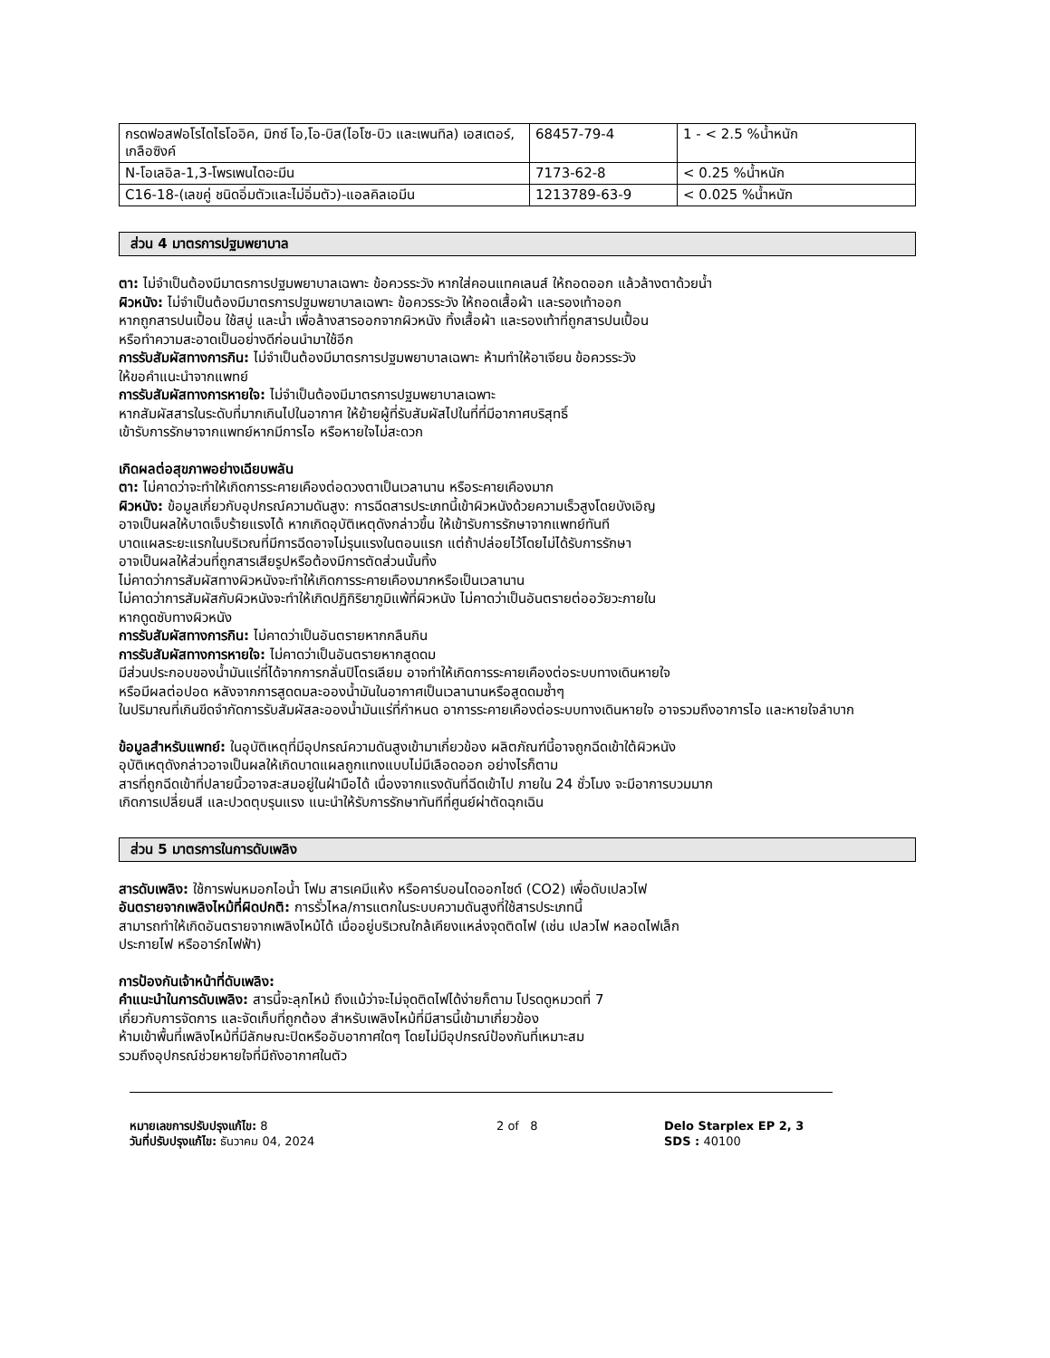| กรดฟอสฟอโรไดไธโออิค, มิกซ์ โอ,โอ-บิส(ไอโซ-บิว และเพนทิล) เอสเตอร์, เกลือซิงค์ | 68457-79-4 | 1 - < 2.5 %น้ำหนัก |
| N-โอเลอิล-1,3-โพรเพนไดอะมีน | 7173-62-8 | < 0.25 %น้ำหนัก |
| C16-18-(เลขคู่ ชนิดอิ่มตัวและไม่อิ่มตัว)-แอลคิลเอมีน | 1213789-63-9 | < 0.025 %น้ำหนัก |
ส่วน 4 มาตรการปฐมพยาบาล
ตา: ไม่จำเป็นต้องมีมาตรการปฐมพยาบาลเฉพาะ ข้อควรระวัง หากใส่คอนแทคเลนส์ ให้ถอดออก แล้วล้างตาด้วยน้ำ
ผิวหนัง: ไม่จำเป็นต้องมีมาตรการปฐมพยาบาลเฉพาะ ข้อควรระวัง ให้ถอดเสื้อผ้า และรองเท้าออก
หากถูกสารปนเปื้อน ใช้สบู่ และน้ำ เพื่อล้างสารออกจากผิวหนัง ทิ้งเสื้อผ้า และรองเท้าที่ถูกสารปนเปื้อน
หรือทำความสะอาดเป็นอย่างดีก่อนนำมาใช้อีก
การรับสัมผัสทางการกิน: ไม่จำเป็นต้องมีมาตรการปฐมพยาบาลเฉพาะ ห้ามทำให้อาเจียน ข้อควรระวัง
ให้ขอคำแนะนำจากแพทย์
การรับสัมผัสทางการหายใจ: ไม่จำเป็นต้องมีมาตรการปฐมพยาบาลเฉพาะ
หากสัมผัสสารในระดับที่มากเกินไปในอากาศ ให้ย้ายผู้ที่รับสัมผัสไปในที่ที่มีอากาศบริสุทธิ์
เข้ารับการรักษาจากแพทย์หากมีการไอ หรือหายใจไม่สะดวก
เกิดผลต่อสุขภาพอย่างเฉียบพลัน
ตา: ไม่คาดว่าจะทำให้เกิดการระคายเคืองต่อดวงตาเป็นเวลานาน หรือระคายเคืองมาก
ผิวหนัง: ข้อมูลเกี่ยวกับอุปกรณ์ความดันสูง: การฉีดสารประเภทนี้เข้าผิวหนังด้วยความเร็วสูงโดยบังเอิญ
อาจเป็นผลให้บาดเจ็บร้ายแรงได้ หากเกิดอุบัติเหตุดังกล่าวขึ้น ให้เข้ารับการรักษาจากแพทย์ทันที
บาดแผลระยะแรกในบริเวณที่มีการฉีดอาจไม่รุนแรงในตอนแรก แต่ถ้าปล่อยไว้โดยไม่ได้รับการรักษา
อาจเป็นผลให้ส่วนที่ถูกสารเสียรูปหรือต้องมีการตัดส่วนนั้นทิ้ง
ไม่คาดว่าการสัมผัสทางผิวหนังจะทำให้เกิดการระคายเคืองมากหรือเป็นเวลานาน
ไม่คาดว่าการสัมผัสกับผิวหนังจะทำให้เกิดปฏิกิริยาภูมิแพ้ที่ผิวหนัง ไม่คาดว่าเป็นอันตรายต่ออวัยวะภายใน
หากดูดซับทางผิวหนัง
การรับสัมผัสทางการกิน: ไม่คาดว่าเป็นอันตรายหากกลืนกิน
การรับสัมผัสทางการหายใจ: ไม่คาดว่าเป็นอันตรายหากสูดดม
มีส่วนประกอบของน้ำมันแร่ที่ได้จากการกลั่นปิโตรเลียม อาจทำให้เกิดการระคายเคืองต่อระบบทางเดินหายใจ
หรือมีผลต่อปอด หลังจากการสูดดมละอองน้ำมันในอากาศเป็นเวลานานหรือสูดดมซ้ำๆ
ในปริมาณที่เกินขีดจำกัดการรับสัมผัสละอองน้ำมันแร่ที่กำหนด อาการระคายเคืองต่อระบบทางเดินหายใจ อาจรวมถึงอาการไอ และหายใจลำบาก
ข้อมูลสำหรับแพทย์: ในอุบัติเหตุที่มีอุปกรณ์ความดันสูงเข้ามาเกี่ยวข้อง ผลิตภัณฑ์นี้อาจถูกฉีดเข้าใต้ผิวหนัง
อุบัติเหตุดังกล่าวอาจเป็นผลให้เกิดบาดแผลถูกแทงแบบไม่มีเลือดออก อย่างไรก็ตาม
สารที่ถูกฉีดเข้าที่ปลายนิ้วอาจสะสมอยู่ในฝ่ามือได้ เนื่องจากแรงดันที่ฉีดเข้าไป ภายใน 24 ชั่วโมง จะมีอาการบวมมาก
เกิดการเปลี่ยนสี และปวดตุบรุนแรง แนะนำให้รับการรักษาทันทีที่ศูนย์ผ่าตัดฉุกเฉิน
ส่วน 5 มาตรการในการดับเพลิง
สารดับเพลิง: ใช้การพ่นหมอกไอน้ำ โฟม สารเคมีแห้ง หรือคาร์บอนไดออกไซด์ (CO2) เพื่อดับเปลวไฟ
อันตรายจากเพลิงไหม้ที่ผิดปกติ: การรั่วไหล/การแตกในระบบความดันสูงที่ใช้สารประเภทนี้
สามารถทำให้เกิดอันตรายจากเพลิงไหม้ได้ เมื่ออยู่บริเวณใกล้เคียงแหล่งจุดติดไฟ (เช่น เปลวไฟ หลอดไฟเล็ก
ประกายไฟ หรืออาร์กไฟฟ้า)
การป้องกันเจ้าหน้าที่ดับเพลิง:
คำแนะนำในการดับเพลิง: สารนี้จะลุกไหม้ ถึงแม้ว่าจะไม่จุดติดไฟได้ง่ายก็ตาม โปรดดูหมวดที่ 7
เกี่ยวกับการจัดการ และจัดเก็บที่ถูกต้อง สำหรับเพลิงไหม้ที่มีสารนี้เข้ามาเกี่ยวข้อง
ห้ามเข้าพื้นที่เพลิงไหม้ที่มีลักษณะปิดหรืออับอากาศใดๆ โดยไม่มีอุปกรณ์ป้องกันที่เหมาะสม
รวมถึงอุปกรณ์ช่วยหายใจที่มีถังอากาศในตัว
หมายเลขการปรับปรุงแก้ไข: 8
วันที่ปรับปรุงแก้ไข: ธันวาคม 04, 2024
2 of 8 Delo Starplex EP 2, 3
SDS : 40100